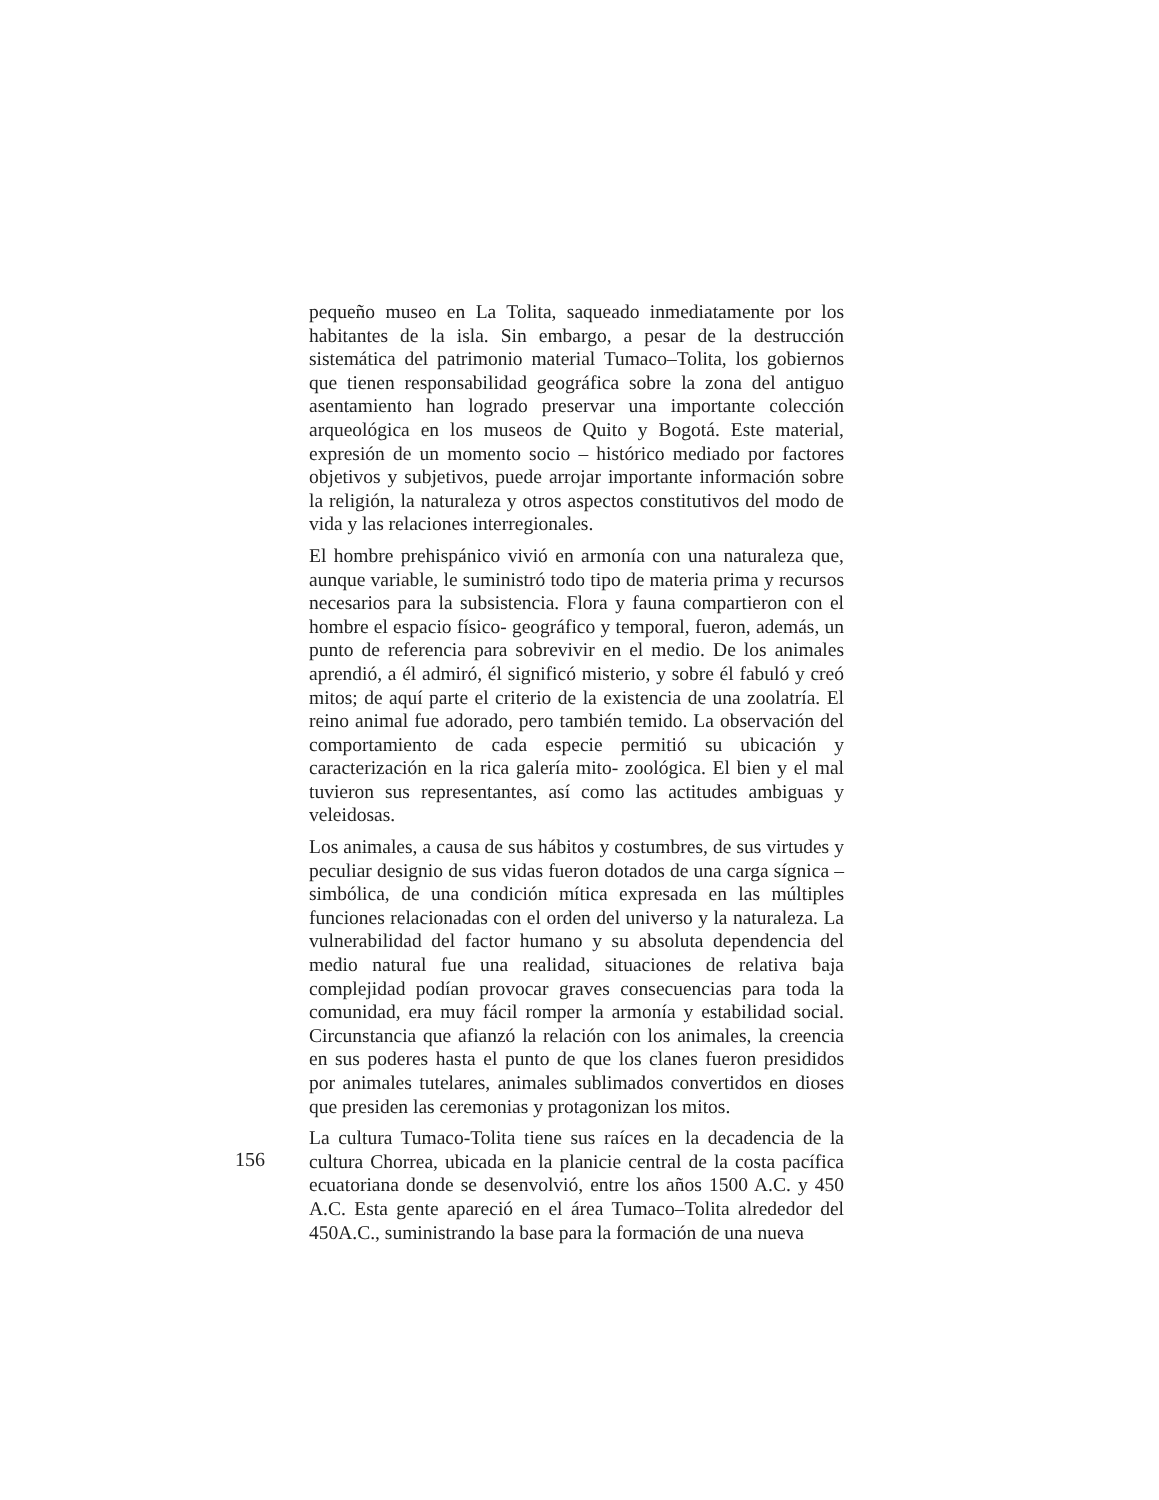pequeño museo en La Tolita, saqueado inmediatamente por los habitantes de la isla. Sin embargo, a pesar de la destrucción sistemática del patrimonio material Tumaco–Tolita, los gobiernos que tienen responsabilidad geográfica sobre la zona del antiguo asentamiento han logrado preservar una importante colección arqueológica en los museos de Quito y Bogotá. Este material, expresión de un momento socio – histórico mediado por factores objetivos y subjetivos, puede arrojar importante información sobre la religión, la naturaleza y otros aspectos constitutivos del modo de vida y las relaciones interregionales.
El hombre prehispánico vivió en armonía con una naturaleza que, aunque variable, le suministró todo tipo de materia prima y recursos necesarios para la subsistencia. Flora y fauna compartieron con el hombre el espacio físico- geográfico y temporal, fueron, además, un punto de referencia para sobrevivir en el medio. De los animales aprendió, a él admiró, él significó misterio, y sobre él fabuló y creó mitos; de aquí parte el criterio de la existencia de una zoolatría. El reino animal fue adorado, pero también temido. La observación del comportamiento de cada especie permitió su ubicación y caracterización en la rica galería mito- zoológica. El bien y el mal tuvieron sus representantes, así como las actitudes ambiguas y veleidosas.
Los animales, a causa de sus hábitos y costumbres, de sus virtudes y peculiar designio de sus vidas fueron dotados de una carga sígnica – simbólica, de una condición mítica expresada en las múltiples funciones relacionadas con el orden del universo y la naturaleza. La vulnerabilidad del factor humano y su absoluta dependencia del medio natural fue una realidad, situaciones de relativa baja complejidad podían provocar graves consecuencias para toda la comunidad, era muy fácil romper la armonía y estabilidad social. Circunstancia que afianzó la relación con los animales, la creencia en sus poderes hasta el punto de que los clanes fueron presididos por animales tutelares, animales sublimados convertidos en dioses que presiden las ceremonias y protagonizan los mitos.
La cultura Tumaco-Tolita tiene sus raíces en la decadencia de la cultura Chorrea, ubicada en la planicie central de la costa pacífica ecuatoriana donde se desenvolvió, entre los años 1500 A.C. y 450 A.C. Esta gente apareció en el área Tumaco–Tolita alrededor del 450A.C., suministrando la base para la formación de una nueva
156